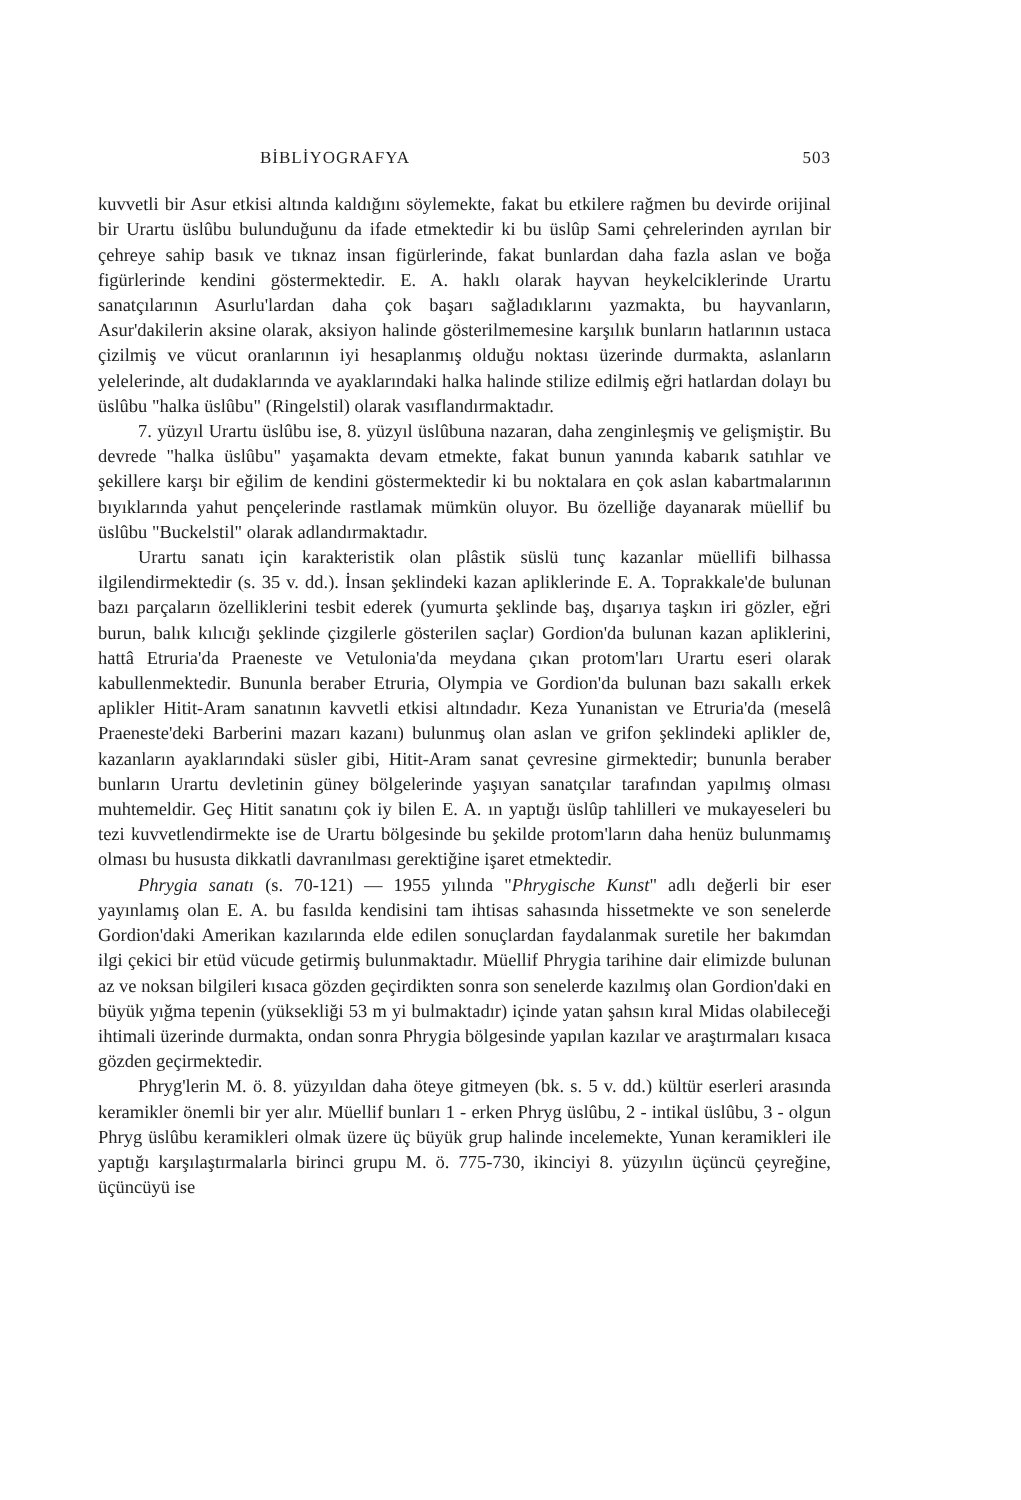BİBLİYOGRAFYA 503
kuvvetli bir Asur etkisi altında kaldığını söylemekte, fakat bu etkilere rağmen bu devirde orijinal bir Urartu üslûbu bulunduğunu da ifade etmektedir ki bu üslûp Sami çehrelerinden ayrılan bir çehreye sahip basık ve tıknaz insan figürlerinde, fakat bunlardan daha fazla aslan ve boğa figürlerinde kendini göstermektedir. E. A. haklı olarak hayvan heykelciklerinde Urartu sanatçılarının Asurlu'lardan daha çok başarı sağladıklarını yazmakta, bu hayvanların, Asur'dakilerin aksine olarak, aksiyon halinde gösterilmemesine karşılık bunların hatlarının ustaca çizilmiş ve vücut oranlarının iyi hesaplanmış olduğu noktası üzerinde durmakta, aslanların yelelerinde, alt dudaklarında ve ayaklarındaki halka halinde stilize edilmiş eğri hatlardan dolayı bu üslûbu "halka üslûbu" (Ringelstil) olarak vasıflandırmaktadır.
7. yüzyıl Urartu üslûbu ise, 8. yüzyıl üslûbuna nazaran, daha zenginleşmiş ve gelişmiştir. Bu devrede "halka üslûbu" yaşamakta devam etmekte, fakat bunun yanında kabarık satıhlar ve şekillere karşı bir eğilim de kendini göstermektedir ki bu noktalara en çok aslan kabartmalarının bıyıklarında yahut pençelerinde rastlamak mümkün oluyor. Bu özelliğe dayanarak müellif bu üslûbu "Buckelstil" olarak adlandırmaktadır.
Urartu sanatı için karakteristik olan plâstik süslü tunç kazanlar müellifi bilhassa ilgilendirmektedir (s. 35 v. dd.). İnsan şeklindeki kazan apliklerinde E. A. Toprakkale'de bulunan bazı parçaların özelliklerini tesbit ederek (yumurta şeklinde baş, dışarıya taşkın iri gözler, eğri burun, balık kılıcığı şeklinde çizgilerle gösterilen saçlar) Gordion'da bulunan kazan apliklerini, hattâ Etruria'da Praeneste ve Vetulonia'da meydana çıkan protom'ları Urartu eseri olarak kabullenmektedir. Bununla beraber Etruria, Olympia ve Gordion'da bulunan bazı sakallı erkek aplikler Hitit-Aram sanatının kavvetli etkisi altındadır. Keza Yunanistan ve Etruria'da (meselâ Praeneste'deki Barberini mazarı kazanı) bulunmuş olan aslan ve grifon şeklindeki aplikler de, kazanların ayaklarındaki süsler gibi, Hitit-Aram sanat çevresine girmektedir; bununla beraber bunların Urartu devletinin güney bölgelerinde yaşıyan sanatçılar tarafından yapılmış olması muhtemeldir. Geç Hitit sanatını çok iy bilen E. A. ın yaptığı üslûp tahlilleri ve mukayeseleri bu tezi kuvvetlendirmekte ise de Urartu bölgesinde bu şekilde protom'ların daha henüz bulunmamış olması bu hususta dikkatli davranılması gerektiğine işaret etmektedir.
Phrygia sanatı (s. 70-121) — 1955 yılında "Phrygische Kunst" adlı değerli bir eser yayınlamış olan E. A. bu fasılda kendisini tam ihtisas sahasında hissetmekte ve son senelerde Gordion'daki Amerikan kazılarında elde edilen sonuçlardan faydalanmak suretile her bakımdan ilgi çekici bir etüd vücude getirmiş bulunmaktadır. Müellif Phrygia tarihine dair elimizde bulunan az ve noksan bilgileri kısaca gözden geçirdikten sonra son senelerde kazılmış olan Gordion'daki en büyük yığma tepenin (yüksekliği 53 m yi bulmaktadır) içinde yatan şahsın kıral Midas olabileceği ihtimali üzerinde durmakta, ondan sonra Phrygia bölgesinde yapılan kazılar ve araştırmaları kısaca gözden geçirmektedir.
Phryg'lerin M. ö. 8. yüzyıldan daha öteye gitmeyen (bk. s. 5 v. dd.) kültür eserleri arasında keramikler önemli bir yer alır. Müellif bunları 1 - erken Phryg üslûbu, 2 - intikal üslûbu, 3 - olgun Phryg üslûbu keramikleri olmak üzere üç büyük grup halinde incelemekte, Yunan keramikleri ile yaptığı karşılaştırmalarla birinci grupu M. ö. 775-730, ikinciyi 8. yüzyılın üçüncü çeyreğine, üçüncüyü ise